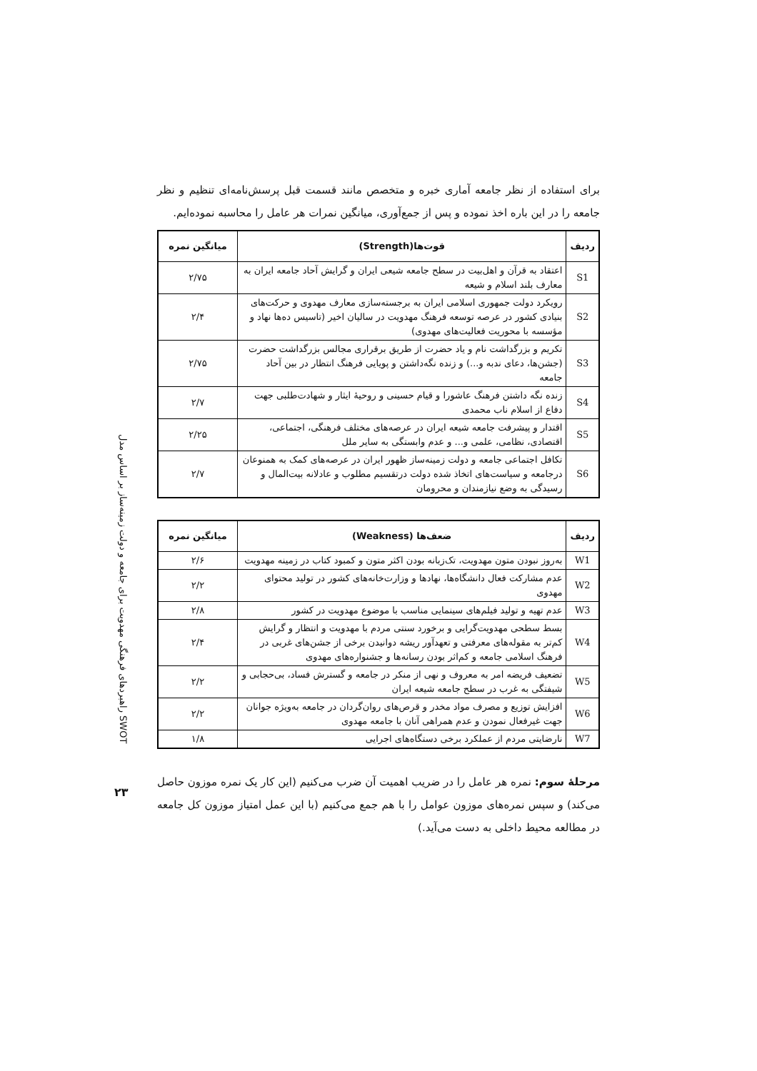راهبردهای فرهنگی مهدویت برای جامعه و دولت زمینه‌ساز بر اساس مدل SWOT
۲۳
برای استفاده از نظر جامعه آماری خبره و متخصص مانند قسمت قبل پرسش‌نامه‌ای تنظیم و نظر جامعه را در این باره اخذ نموده و پس از جمع‌آوری، میانگین نمرات هر عامل را محاسبه نموده‌ایم.
| ردیف | قوت‌ها(Strength) | میانگین نمره |
| --- | --- | --- |
| S1 | اعتقاد به قرآن و اهل‌بیت در سطح جامعه شیعی ایران و گرایش آحاد جامعه ایران به معارف بلند اسلام و شیعه | ۲/۷۵ |
| S2 | رویکرد دولت جمهوری اسلامی ایران به برجسته‌سازی معارف مهدوی و حرکت‌های بنیادی کشور در عرصه توسعه فرهنگ مهدویت در سالیان اخیر (تاسیس ده‌ها نهاد و مؤسسه با محوریت فعالیت‌های مهدوی) | ۲/۴ |
| S3 | تکریم و بزرگداشت نام و یاد حضرت از طریق برقراری مجالس بزرگداشت حضرت (جشن‌ها، دعای ندبه و...) و زنده نگه‌داشتن و پویایی فرهنگ انتظار در بین آحاد جامعه | ۲/۷۵ |
| S4 | زنده نگه داشتن فرهنگ عاشورا و قیام حسینی و روحیهٔ ایثار و شهادت‌طلبی جهت دفاع از اسلام ناب محمدی | ۲/۷ |
| S5 | اقتدار و پیشرفت جامعه شیعه ایران در عرصه‌های مختلف فرهنگی، اجتماعی، اقتصادی، نظامی، علمی و... و عدم وابستگی به سایر ملل | ۲/۲۵ |
| S6 | تکافل اجتماعی جامعه و دولت زمینه‌ساز ظهور ایران در عرصه‌های کمک به همنوعان درجامعه و سیاست‌های اتخاذ شده دولت درتقسیم مطلوب و عادلانه بیت‌المال و رسیدگی به وضع نیازمندان و محرومان | ۲/۷ |
| ردیف | ضعف‌ها (Weakness) | میانگین نمره |
| --- | --- | --- |
| W1 | به‌روز نبودن متون مهدویت، تک‌زبانه بودن اکثر متون و کمبود کتاب در زمینه مهدویت | ۲/۶ |
| W2 | عدم مشارکت فعال دانشگاه‌ها، نهادها و وزارت‌خانه‌های کشور در تولید محتوای مهدوی | ۲/۲ |
| W3 | عدم تهیه و تولید فیلم‌های سینمایی مناسب با موضوع مهدویت در کشور | ۲/۸ |
| W4 | بسط سطحی مهدویت‌گرایی و برخورد سنتی مردم با مهدویت و انتظار و گرایش کم‌تر به مقوله‌های معرفتی و تعهدآور ریشه دوانیدن برخی از جشن‌های غربی در فرهنگ اسلامی جامعه و کم‌اثر بودن رسانه‌ها و جشنواره‌های مهدوی | ۲/۴ |
| W5 | تضعیف فریضه امر به معروف و نهی از منکر در جامعه و گسترش فساد، بی‌حجابی و شیفتگی به غرب در سطح جامعه شیعه ایران | ۲/۲ |
| W6 | افزایش توزیع و مصرف مواد مخدر و قرص‌های روان‌گردان در جامعه به‌ویژه جوانان جهت غیرفعال نمودن و عدم همراهی آنان با جامعه مهدوی | ۲/۲ |
| W7 | نارضایتی مردم از عملکرد برخی دستگاه‌های اجرایی | ۱/۸ |
مرحلهٔ سوم: نمره هر عامل را در ضریب اهمیت آن ضرب می‌کنیم (این کار یک نمره موزون حاصل می‌کند) و سپس نمره‌های موزون عوامل را با هم جمع می‌کنیم (با این عمل امتیاز موزون کل جامعه در مطالعه محیط داخلی به دست می‌آید.)